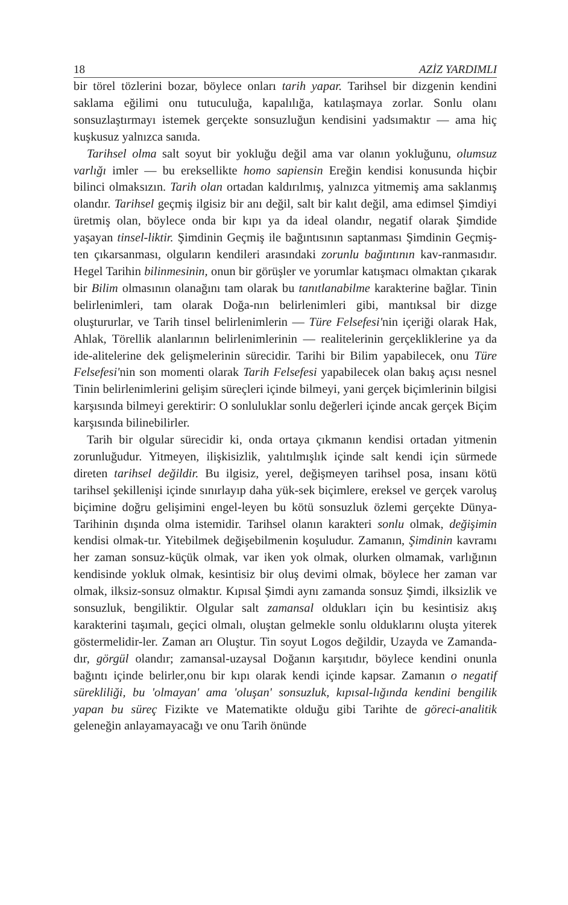18 AZİZ YARDIMLI
bir törel tözlerini bozar, böylece onları tarih yapar. Tarihsel bir dizgenin kendini saklama eğilimi onu tutuculuğa, kapalılığa, katılaşmaya zorlar. Sonlu olanı sonsuzlaştırmayı istemek gerçekte sonsuzluğun kendisini yadsımaktır — ama hiç kuşkusuz yalnızca sanıda.
Tarihsel olma salt soyut bir yokluğu değil ama var olanın yokluğunu, olumsuz varlığı imler — bu ereksellikte homo sapiensin Ereğin kendisi konusunda hiçbir bilinci olmaksızın. Tarih olan ortadan kaldırılmış, yalnızca yitmemiş ama saklanmış olandır. Tarihsel geçmiş ilgisiz bir anı değil, salt bir kalıt değil, ama edimsel Şimdiyi üretmiş olan, böylece onda bir kıpı ya da ideal olandır, negatif olarak Şimdide yaşayan tinsel-liktir. Şimdinin Geçmiş ile bağıntısının saptanması Şimdinin Geçmiş-ten çıkarsanması, olguların kendileri arasındaki zorunlu bağıntının kav-ranmasıdır. Hegel Tarihin bilinmesinin, onun bir görüşler ve yorumlar katışmacı olmaktan çıkarak bir Bilim olmasının olanağını tam olarak bu tanıtlanabilme karakterine bağlar. Tinin belirlenimleri, tam olarak Doğa-nın belirlenimleri gibi, mantıksal bir dizge oluştururlar, ve Tarih tinsel belirlenimlerin — Türe Felsefesi'nin içeriği olarak Hak, Ahlak, Törellik alanlarının belirlenimlerinin — realitelerinin gerçekliklerine ya da ide-alitelerine dek gelişmelerinin sürecidir. Tarihi bir Bilim yapabilecek, onu Türe Felsefesi'nin son momenti olarak Tarih Felsefesi yapabilecek olan bakış açısı nesnel Tinin belirlenimlerini gelişim süreçleri içinde bilmeyi, yani gerçek biçimlerinin bilgisi karşısında bilmeyi gerektirir: O sonluluklar sonlu değerleri içinde ancak gerçek Biçim karşısında bilinebilirler.
Tarih bir olgular sürecidir ki, onda ortaya çıkmanın kendisi ortadan yitmenin zorunluğudur. Yitmeyen, ilişkisizlik, yalıtılmışlık içinde salt kendi için sürmede direten tarihsel değildir. Bu ilgisiz, yerel, değişmeyen tarihsel posa, insanı kötü tarihsel şekillenişi içinde sınırlayıp daha yük-sek biçimlere, ereksel ve gerçek varoluş biçimine doğru gelişimini engel-leyen bu kötü sonsuzluk özlemi gerçekte Dünya-Tarihinin dışında olma istemidir. Tarihsel olanın karakteri sonlu olmak, değişimin kendisi olmak-tır. Yitebilmek değişebilmenin koşuludur. Zamanın, Şimdinin kavramı her zaman sonsuz-küçük olmak, var iken yok olmak, olurken olmamak, varlığının kendisinde yokluk olmak, kesintisiz bir oluş devimi olmak, böylece her zaman var olmak, ilksiz-sonsuz olmaktır. Kıpısal Şimdi aynı zamanda sonsuz Şimdi, ilksizlik ve sonsuzluk, bengiliktir. Olgular salt zamansal oldukları için bu kesintisiz akış karakterini taşımalı, geçici olmalı, oluştan gelmekle sonlu olduklarını oluşta yiterek göstermelidir-ler. Zaman arı Oluştur. Tin soyut Logos değildir, Uzayda ve Zamanda-dır, görgül olandır; zamansal-uzaysal Doğanın karşıtıdır, böylece kendini onunla bağıntı içinde belirler,onu bir kıpı olarak kendi içinde kapsar. Zamanın o negatif sürekliliği, bu 'olmayan' ama 'oluşan' sonsuzluk, kıpısal-lığında kendini bengilik yapan bu süreç Fizikte ve Matematikte olduğu gibi Tarihte de göreci-analitik geleneğin anlayamayacağı ve onu Tarih önünde